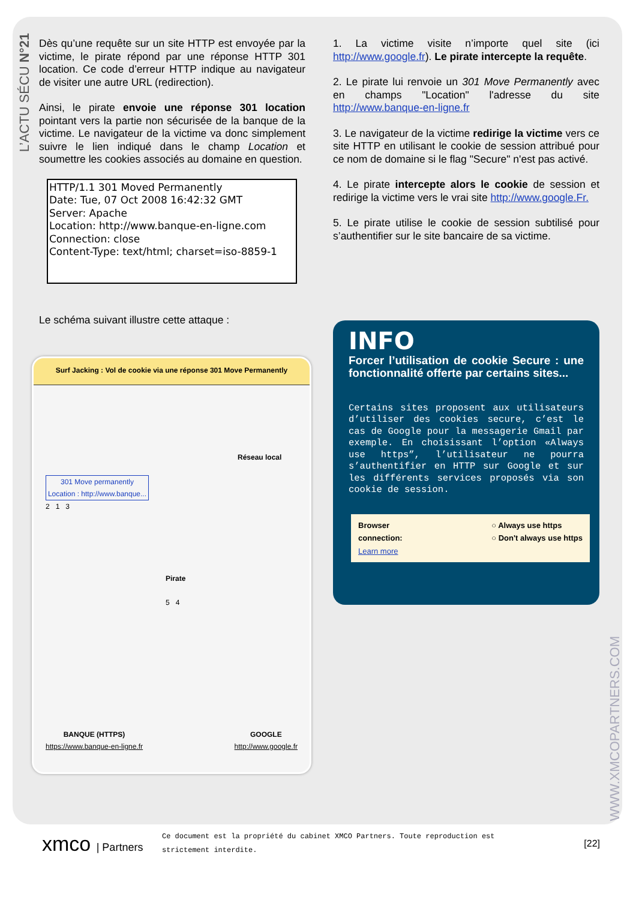L’ACTU SÉCU N°21
Dès qu’une requête sur un site HTTP est envoyée par la victime, le pirate répond par une réponse HTTP 301 location. Ce code d’erreur HTTP indique au navigateur de visiter une autre URL (redirection).
Ainsi, le pirate envoie une réponse 301 location pointant vers la partie non sécurisée de la banque de la victime. Le navigateur de la victime va donc simplement suivre le lien indiqué dans le champ Location et soumettre les cookies associés au domaine en question.
HTTP/1.1 301 Moved Permanently
Date: Tue, 07 Oct 2008 16:42:32 GMT
Server: Apache
Location: http://www.banque-en-ligne.com
Connection: close
Content-Type: text/html; charset=iso-8859-1
Le schéma suivant illustre cette attaque :
Surf Jacking : Vol de cookie via une réponse 301 Move Permanently
Réseau local
301 Move permanently
Location : http://www.banque...
2 1 3
Pirate
5 4
BANQUE (HTTPS)
https://www.banque-en-ligne.fr
GOOGLE
http://www.google.fr
1. La victime visite n’importe quel site (ici http://www.google.fr). Le pirate intercepte la requête.
2. Le pirate lui renvoie un 301 Move Permanently avec en champs "Location" l'adresse du site http://www.banque-en-ligne.fr
3. Le navigateur de la victime redirige la victime vers ce site HTTP en utilisant le cookie de session attribué pour ce nom de domaine si le flag "Secure" n'est pas activé.
4. Le pirate intercepte alors le cookie de session et redirige la victime vers le vrai site http://www.google.Fr.
5. Le pirate utilise le cookie de session subtilisé pour s’authentifier sur le site bancaire de sa victime.
INFO
Forcer l’utilisation de cookie Secure : une fonctionnalité offerte par certains sites...
Certains sites proposent aux utilisateurs d’utiliser des cookies secure, c’est le cas de Google pour la messagerie Gmail par exemple. En choisissant l’option «Always use https”, l’utilisateur ne pourra s’authentifier en HTTP sur Google et sur les différents services proposés via son cookie de session.
Browser
connection:
Learn more
○ Always use https
○ Don't always use https
WWW.XMCOPARTNERS.COM
xmco | Partners
Ce document est la propriété du cabinet XMCO Partners. Toute reproduction est strictement interdite.
[22]